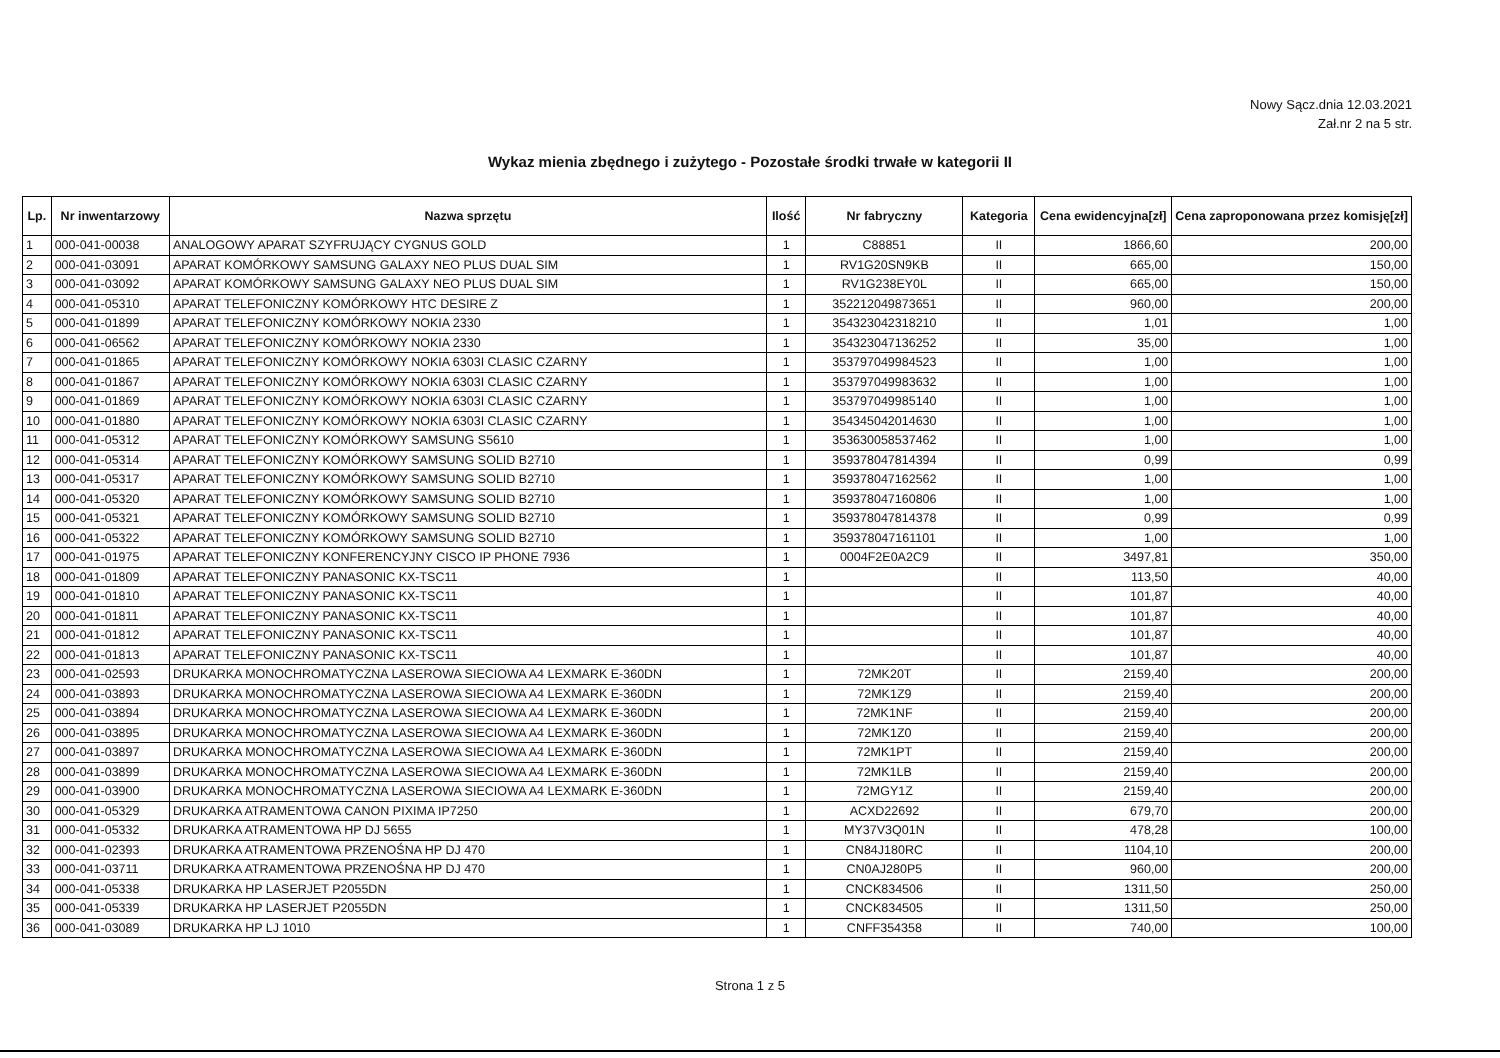Nowy Sącz.dnia 12.03.2021
Zał.nr 2 na 5 str.
Wykaz mienia zbędnego i zużytego - Pozostałe środki trwałe w kategorii II
| Lp. | Nr inwentarzowy | Nazwa sprzętu | Ilość | Nr fabryczny | Kategoria | Cena ewidencyjna[zł] | Cena zaproponowana przez komisję[zł] |
| --- | --- | --- | --- | --- | --- | --- | --- |
| 1 | 000-041-00038 | ANALOGOWY APARAT SZYFRUJĄCY CYGNUS GOLD | 1 | C88851 | II | 1866,60 | 200,00 |
| 2 | 000-041-03091 | APARAT KOMÓRKOWY SAMSUNG GALAXY NEO PLUS DUAL SIM | 1 | RV1G20SN9KB | II | 665,00 | 150,00 |
| 3 | 000-041-03092 | APARAT KOMÓRKOWY SAMSUNG GALAXY NEO PLUS DUAL SIM | 1 | RV1G238EY0L | II | 665,00 | 150,00 |
| 4 | 000-041-05310 | APARAT TELEFONICZNY KOMÓRKOWY HTC DESIRE Z | 1 | 352212049873651 | II | 960,00 | 200,00 |
| 5 | 000-041-01899 | APARAT TELEFONICZNY KOMÓRKOWY NOKIA 2330 | 1 | 354323042318210 | II | 1,01 | 1,00 |
| 6 | 000-041-06562 | APARAT TELEFONICZNY KOMÓRKOWY NOKIA 2330 | 1 | 354323047136252 | II | 35,00 | 1,00 |
| 7 | 000-041-01865 | APARAT TELEFONICZNY KOMÓRKOWY NOKIA 6303I CLASIC CZARNY | 1 | 353797049984523 | II | 1,00 | 1,00 |
| 8 | 000-041-01867 | APARAT TELEFONICZNY KOMÓRKOWY NOKIA 6303I CLASIC CZARNY | 1 | 353797049983632 | II | 1,00 | 1,00 |
| 9 | 000-041-01869 | APARAT TELEFONICZNY KOMÓRKOWY NOKIA 6303I CLASIC CZARNY | 1 | 353797049985140 | II | 1,00 | 1,00 |
| 10 | 000-041-01880 | APARAT TELEFONICZNY KOMÓRKOWY NOKIA 6303I CLASIC CZARNY | 1 | 354345042014630 | II | 1,00 | 1,00 |
| 11 | 000-041-05312 | APARAT TELEFONICZNY KOMÓRKOWY SAMSUNG S5610 | 1 | 353630058537462 | II | 1,00 | 1,00 |
| 12 | 000-041-05314 | APARAT TELEFONICZNY KOMÓRKOWY SAMSUNG SOLID B2710 | 1 | 359378047814394 | II | 0,99 | 0,99 |
| 13 | 000-041-05317 | APARAT TELEFONICZNY KOMÓRKOWY SAMSUNG SOLID B2710 | 1 | 359378047162562 | II | 1,00 | 1,00 |
| 14 | 000-041-05320 | APARAT TELEFONICZNY KOMÓRKOWY SAMSUNG SOLID B2710 | 1 | 359378047160806 | II | 1,00 | 1,00 |
| 15 | 000-041-05321 | APARAT TELEFONICZNY KOMÓRKOWY SAMSUNG SOLID B2710 | 1 | 359378047814378 | II | 0,99 | 0,99 |
| 16 | 000-041-05322 | APARAT TELEFONICZNY KOMÓRKOWY SAMSUNG SOLID B2710 | 1 | 359378047161101 | II | 1,00 | 1,00 |
| 17 | 000-041-01975 | APARAT TELEFONICZNY KONFERENCYJNY CISCO IP PHONE 7936 | 1 | 0004F2E0A2C9 | II | 3497,81 | 350,00 |
| 18 | 000-041-01809 | APARAT TELEFONICZNY PANASONIC KX-TSC11 | 1 | | II | 113,50 | 40,00 |
| 19 | 000-041-01810 | APARAT TELEFONICZNY PANASONIC KX-TSC11 | 1 | | II | 101,87 | 40,00 |
| 20 | 000-041-01811 | APARAT TELEFONICZNY PANASONIC KX-TSC11 | 1 | | II | 101,87 | 40,00 |
| 21 | 000-041-01812 | APARAT TELEFONICZNY PANASONIC KX-TSC11 | 1 | | II | 101,87 | 40,00 |
| 22 | 000-041-01813 | APARAT TELEFONICZNY PANASONIC KX-TSC11 | 1 | | II | 101,87 | 40,00 |
| 23 | 000-041-02593 | DRUKARKA MONOCHROMATYCZNA LASEROWA SIECIOWA A4 LEXMARK E-360DN | 1 | 72MK20T | II | 2159,40 | 200,00 |
| 24 | 000-041-03893 | DRUKARKA MONOCHROMATYCZNA LASEROWA SIECIOWA A4 LEXMARK E-360DN | 1 | 72MK1Z9 | II | 2159,40 | 200,00 |
| 25 | 000-041-03894 | DRUKARKA MONOCHROMATYCZNA LASEROWA SIECIOWA A4 LEXMARK E-360DN | 1 | 72MK1NF | II | 2159,40 | 200,00 |
| 26 | 000-041-03895 | DRUKARKA MONOCHROMATYCZNA LASEROWA SIECIOWA A4 LEXMARK E-360DN | 1 | 72MK1Z0 | II | 2159,40 | 200,00 |
| 27 | 000-041-03897 | DRUKARKA MONOCHROMATYCZNA LASEROWA SIECIOWA A4 LEXMARK E-360DN | 1 | 72MK1PT | II | 2159,40 | 200,00 |
| 28 | 000-041-03899 | DRUKARKA MONOCHROMATYCZNA LASEROWA SIECIOWA A4 LEXMARK E-360DN | 1 | 72MK1LB | II | 2159,40 | 200,00 |
| 29 | 000-041-03900 | DRUKARKA MONOCHROMATYCZNA LASEROWA SIECIOWA A4 LEXMARK E-360DN | 1 | 72MGY1Z | II | 2159,40 | 200,00 |
| 30 | 000-041-05329 | DRUKARKA ATRAMENTOWA CANON PIXIMA IP7250 | 1 | ACXD22692 | II | 679,70 | 200,00 |
| 31 | 000-041-05332 | DRUKARKA ATRAMENTOWA HP DJ 5655 | 1 | MY37V3Q01N | II | 478,28 | 100,00 |
| 32 | 000-041-02393 | DRUKARKA ATRAMENTOWA PRZENOŚNA HP DJ 470 | 1 | CN84J180RC | II | 1104,10 | 200,00 |
| 33 | 000-041-03711 | DRUKARKA ATRAMENTOWA PRZENOŚNA HP DJ 470 | 1 | CN0AJ280P5 | II | 960,00 | 200,00 |
| 34 | 000-041-05338 | DRUKARKA HP LASERJET P2055DN | 1 | CNCK834506 | II | 1311,50 | 250,00 |
| 35 | 000-041-05339 | DRUKARKA HP LASERJET P2055DN | 1 | CNCK834505 | II | 1311,50 | 250,00 |
| 36 | 000-041-03089 | DRUKARKA HP LJ 1010 | 1 | CNFF354358 | II | 740,00 | 100,00 |
Strona 1 z 5